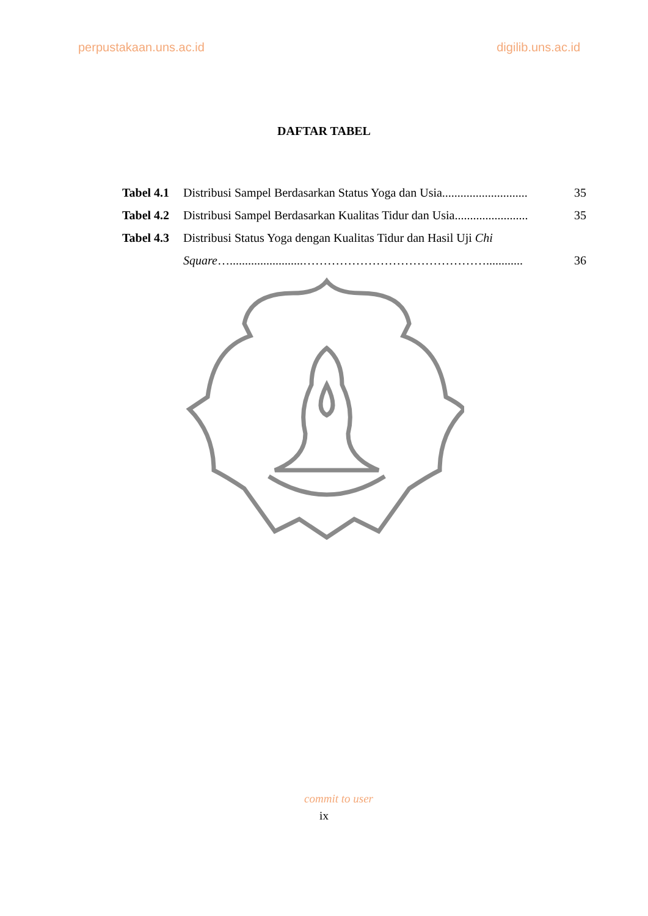perpustakaan.uns.ac.id digilib.uns.ac.id
DAFTAR TABEL
| Tabel 4.1 | Distribusi Sampel Berdasarkan Status Yoga dan Usia............................ | 35 |
| Tabel 4.2 | Distribusi Sampel Berdasarkan Kualitas Tidur dan Usia........................ | 35 |
| Tabel 4.3 | Distribusi Status Yoga dengan Kualitas Tidur dan Hasil Uji Chi | |
| | Square …........................………………………………………............ | 36 |
commit to user
ix